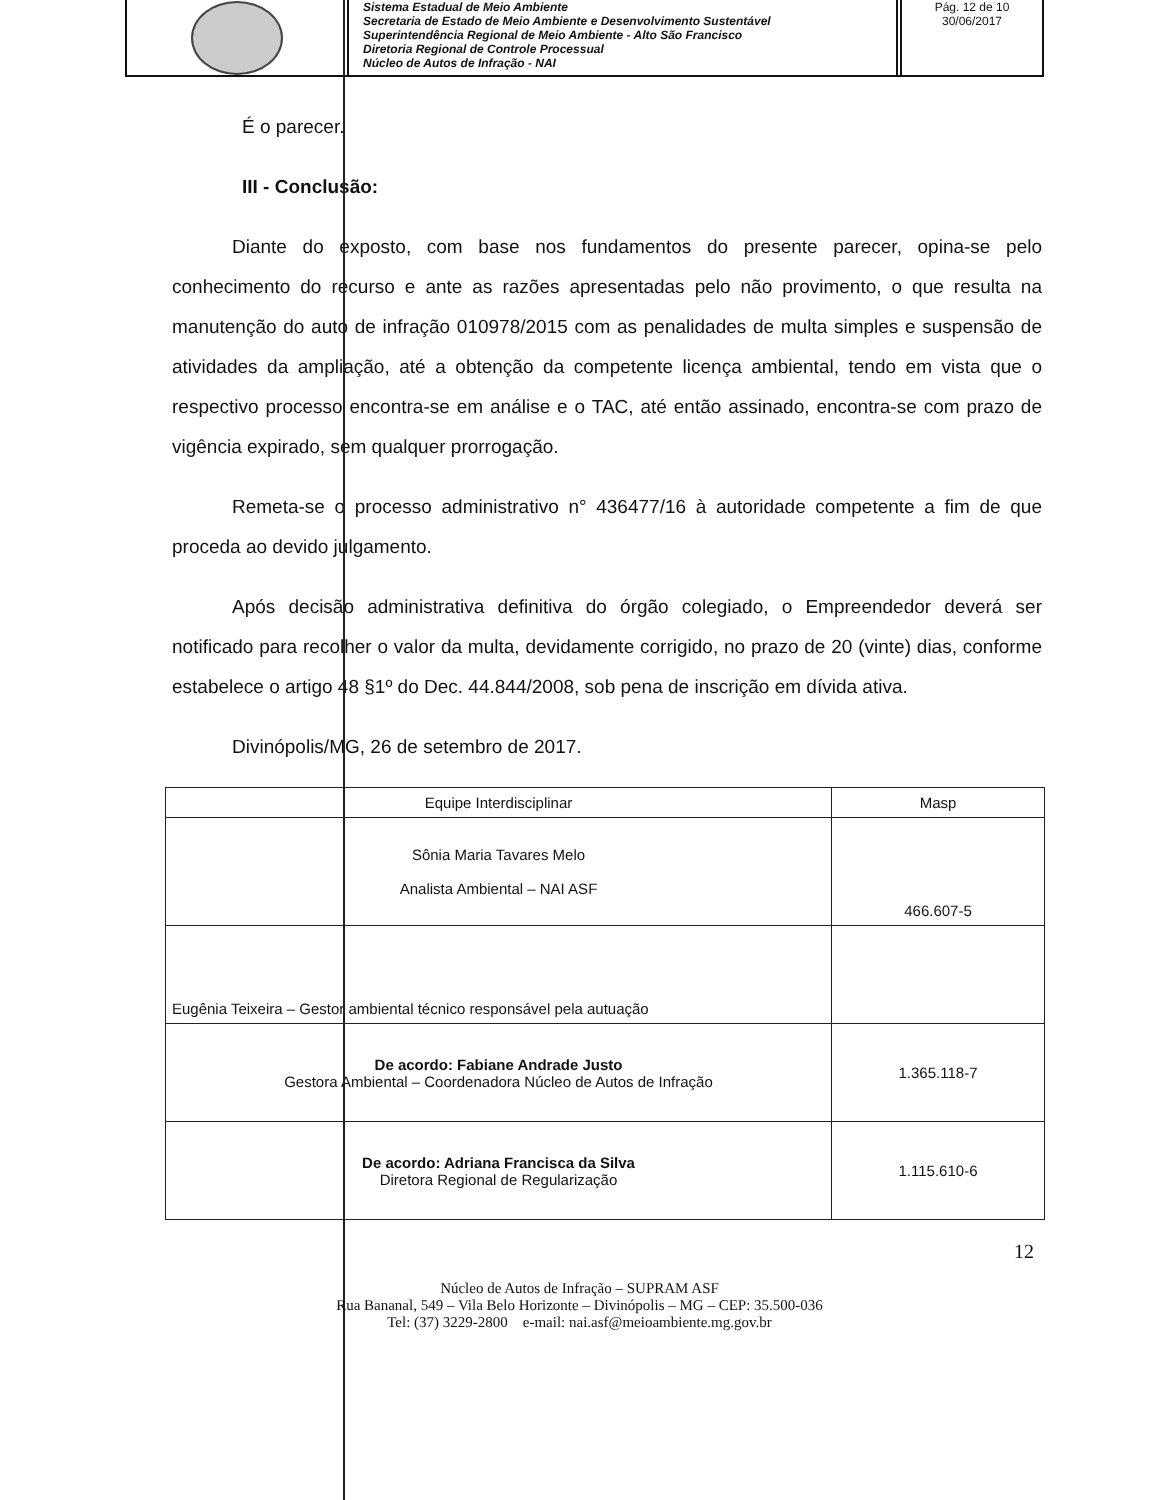Sistema Estadual de Meio Ambiente
Secretaria de Estado de Meio Ambiente e Desenvolvimento Sustentável
Superintendência Regional de Meio Ambiente - Alto São Francisco
Diretoria Regional de Controle Processual
Núcleo de Autos de Infração - NAI
Pág. 12 de 10
30/06/2017
É o parecer.
III - Conclusão:
Diante do exposto, com base nos fundamentos do presente parecer, opina-se pelo conhecimento do recurso e ante as razões apresentadas pelo não provimento, o que resulta na manutenção do auto de infração 010978/2015 com as penalidades de multa simples e suspensão de atividades da ampliação, até a obtenção da competente licença ambiental, tendo em vista que o respectivo processo encontra-se em análise e o TAC, até então assinado, encontra-se com prazo de vigência expirado, sem qualquer prorrogação.
Remeta-se o processo administrativo n° 436477/16 à autoridade competente a fim de que proceda ao devido julgamento.
Após decisão administrativa definitiva do órgão colegiado, o Empreendedor deverá ser notificado para recolher o valor da multa, devidamente corrigido, no prazo de 20 (vinte) dias, conforme estabelece o artigo 48 §1º do Dec. 44.844/2008, sob pena de inscrição em dívida ativa.
Divinópolis/MG, 26 de setembro de 2017.
| Equipe Interdisciplinar | Masp |
| --- | --- |
| Sônia Maria Tavares Melo Analista Ambiental – NAI ASF | 466.607-5 |
| Eugênia Teixeira – Gestor ambiental técnico responsável pela autuação | |
| De acordo: Fabiane Andrade Justo Gestora Ambiental – Coordenadora Núcleo de Autos de Infração | 1.365.118-7 |
| De acordo: Adriana Francisca da Silva Diretora Regional de Regularização | 1.115.610-6 |
12
Núcleo de Autos de Infração – SUPRAM ASF
Rua Bananal, 549 – Vila Belo Horizonte – Divinópolis – MG – CEP: 35.500-036
Tel: (37) 3229-2800 e-mail: nai.asf@meioambiente.mg.gov.br